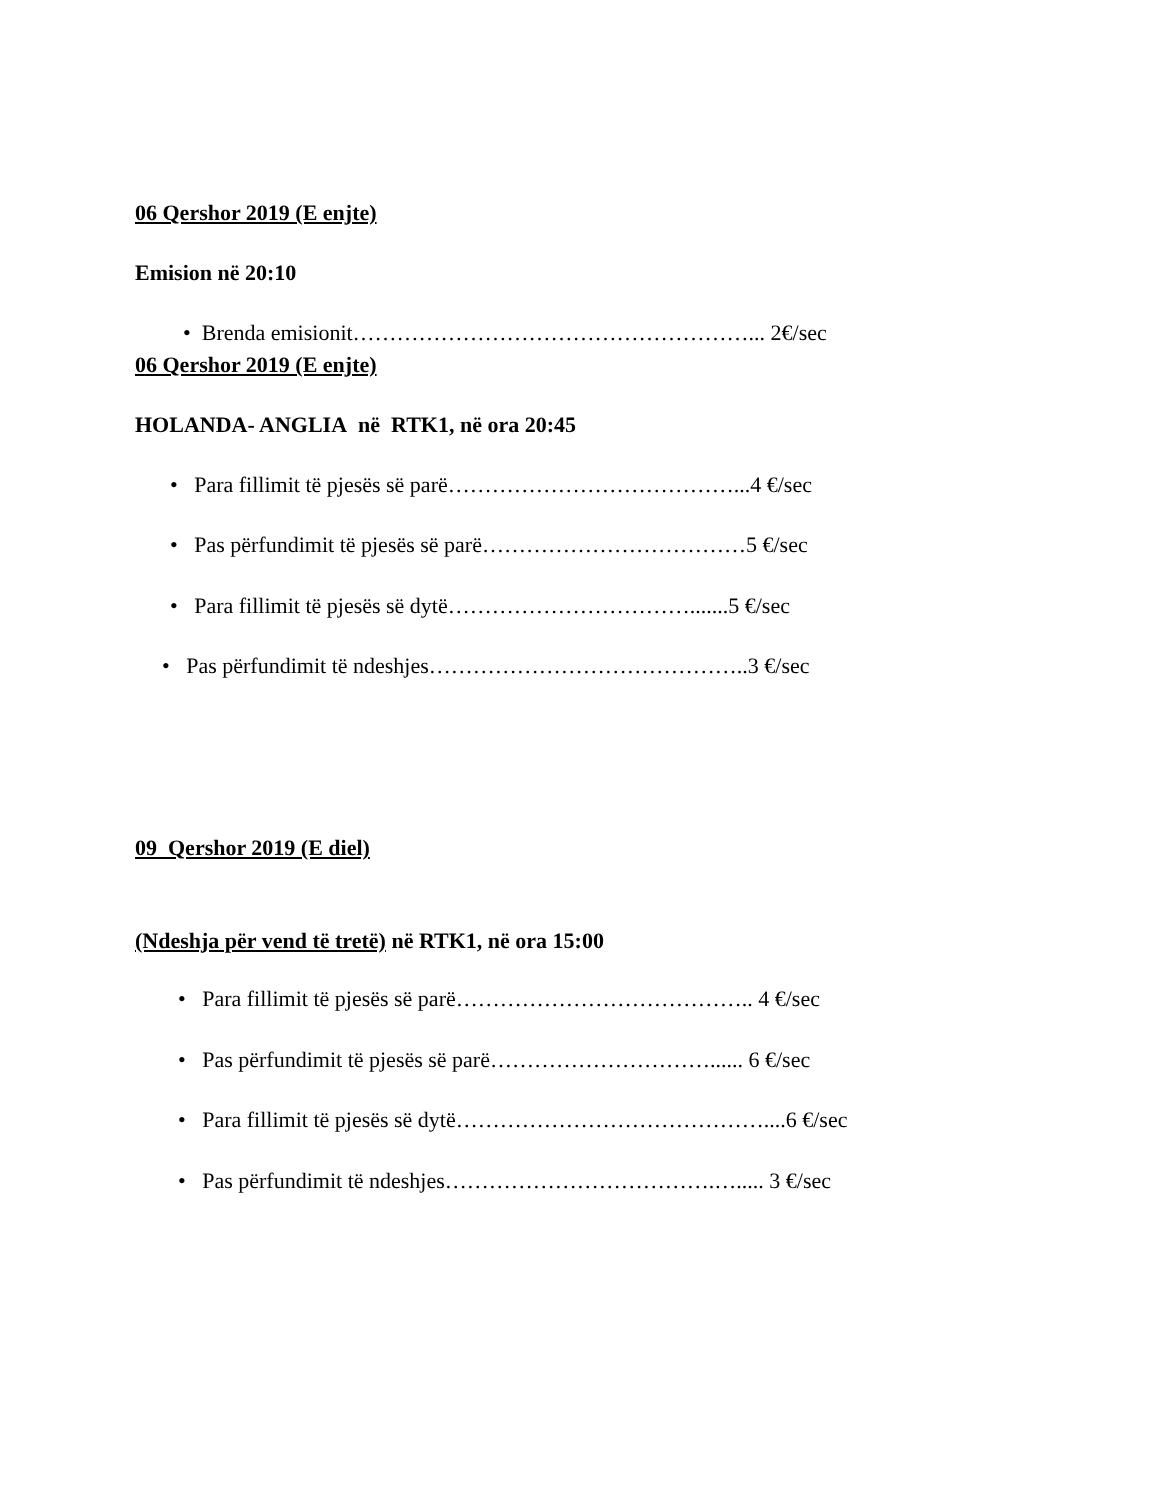06 Qershor 2019 (E enjte)
Emision në 20:10
• Brenda emisionit………………………………………………... 2€/sec
06 Qershor 2019 (E enjte)
HOLANDA- ANGLIA në RTK1, në ora 20:45
• Para fillimit të pjesës së parë…………………………………...4 €/sec
• Pas përfundimit të pjesës së parë………………………………5 €/sec
• Para fillimit të pjesës së dytë…………………………….......5 €/sec
• Pas përfundimit të ndeshjes……………………………………..3 €/sec
09 Qershor 2019 (E diel)
(Ndeshja për vend të tretë) në RTK1, në ora 15:00
• Para fillimit të pjesës së parë………………………………….. 4 €/sec
• Pas përfundimit të pjesës së parë…………………………...... 6 €/sec
• Para fillimit të pjesës së dytë……………………………………....6 €/sec
• Pas përfundimit të ndeshjes……………………………….…..... 3 €/sec